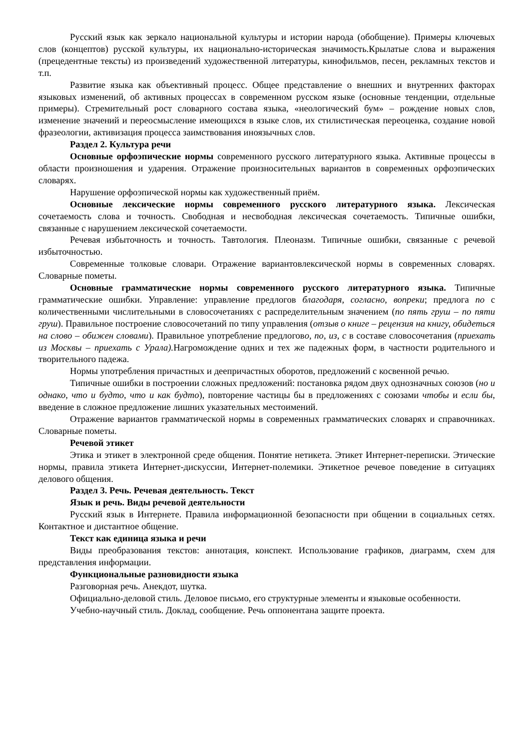Русский язык как зеркало национальной культуры и истории народа (обобщение). Примеры ключевых слов (концептов) русской культуры, их национально-историческая значимость.Крылатые слова и выражения (прецедентные тексты) из произведений художественной литературы, кинофильмов, песен, рекламных текстов и т.п.
Развитие языка как объективный процесс. Общее представление о внешних и внутренних факторах языковых изменений, об активных процессах в современном русском языке (основные тенденции, отдельные примеры). Стремительный рост словарного состава языка, «неологический бум» – рождение новых слов, изменение значений и переосмысление имеющихся в языке слов, их стилистическая переоценка, создание новой фразеологии, активизация процесса заимствования иноязычных слов.
Раздел 2. Культура речи
Основные орфоэпические нормы современного русского литературного языка. Активные процессы в области произношения и ударения. Отражение произносительных вариантов в современных орфоэпических словарях.
Нарушение орфоэпической нормы как художественный приём.
Основные лексические нормы современного русского литературного языка. Лексическая сочетаемость слова и точность. Свободная и несвободная лексическая сочетаемость. Типичные ошибки, связанные с нарушением лексической сочетаемости.
Речевая избыточность и точность. Тавтология. Плеоназм. Типичные ошибки, связанные с речевой избыточностью.
Современные толковые словари. Отражение вариантовлексической нормы в современных словарях. Словарные пометы.
Основные грамматические нормы современного русского литературного языка. Типичные грамматические ошибки. Управление: управление предлогов благодаря, согласно, вопреки; предлога по с количественными числительными в словосочетаниях с распределительным значением (по пять груш – по пяти груш). Правильное построение словосочетаний по типу управления (отзыв о книге – рецензия на книгу, обидеться на слово – обижен словами). Правильное употребление предлогово, по, из, с в составе словосочетания (приехать из Москвы – приехать с Урала). Нагромождение одних и тех же падежных форм, в частности родительного и творительного падежа.
Нормы употребления причастных и деепричастных оборотов, предложений с косвенной речью.
Типичные ошибки в построении сложных предложений: постановка рядом двух однозначных союзов (но и однако, что и будто, что и как будто), повторение частицы бы в предложениях с союзами чтобы и если бы, введение в сложное предложение лишних указательных местоимений.
Отражение вариантов грамматической нормы в современных грамматических словарях и справочниках. Словарные пометы.
Речевой этикет
Этика и этикет в электронной среде общения. Понятие нетикета. Этикет Интернет-переписки. Этические нормы, правила этикета Интернет-дискуссии, Интернет-полемики. Этикетное речевое поведение в ситуациях делового общения.
Раздел 3. Речь. Речевая деятельность. Текст
Язык и речь. Виды речевой деятельности
Русский язык в Интернете. Правила информационной безопасности при общении в социальных сетях. Контактное и дистантное общение.
Текст как единица языка и речи
Виды преобразования текстов: аннотация, конспект. Использование графиков, диаграмм, схем для представления информации.
Функциональные разновидности языка
Разговорная речь. Анекдот, шутка.
Официально-деловой стиль. Деловое письмо, его структурные элементы и языковые особенности.
Учебно-научный стиль. Доклад, сообщение. Речь оппонентана защите проекта.